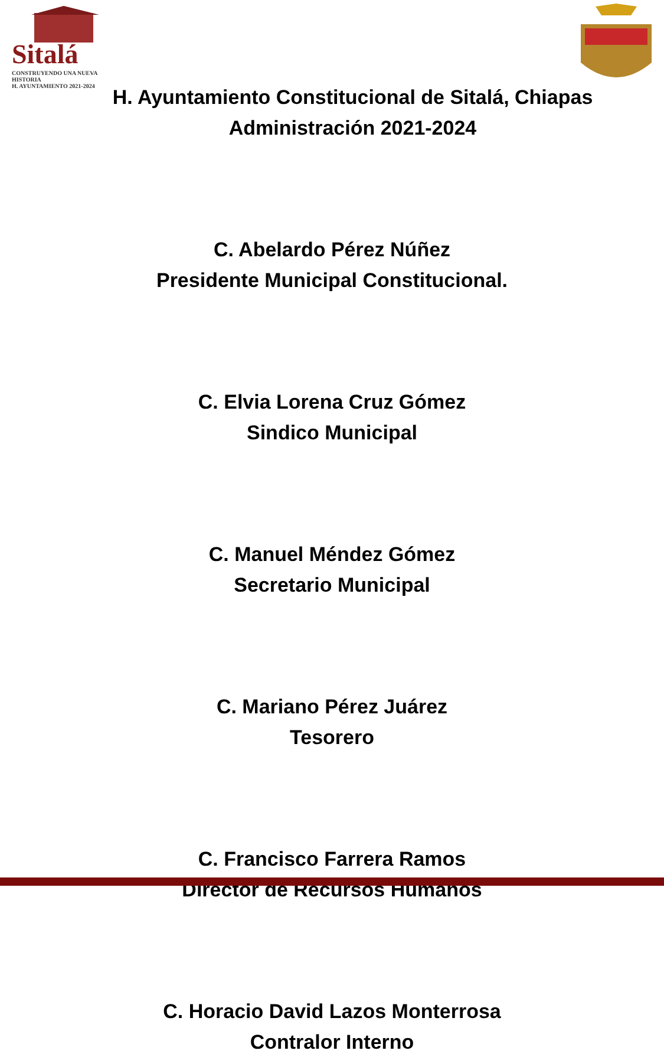Sitalá
CONSTRUYENDO UNA NUEVA HISTORIA
H. AYUNTAMIENTO 2021-2024
H. Ayuntamiento Constitucional de Sitalá, Chiapas
Administración 2021-2024
C. Abelardo Pérez Núñez
Presidente Municipal Constitucional.
C. Elvia Lorena Cruz Gómez
Sindico Municipal
C. Manuel Méndez Gómez
Secretario Municipal
C. Mariano Pérez Juárez
Tesorero
C. Francisco Farrera Ramos
Director de Recursos Humanos
C. Horacio David Lazos Monterrosa
Contralor Interno